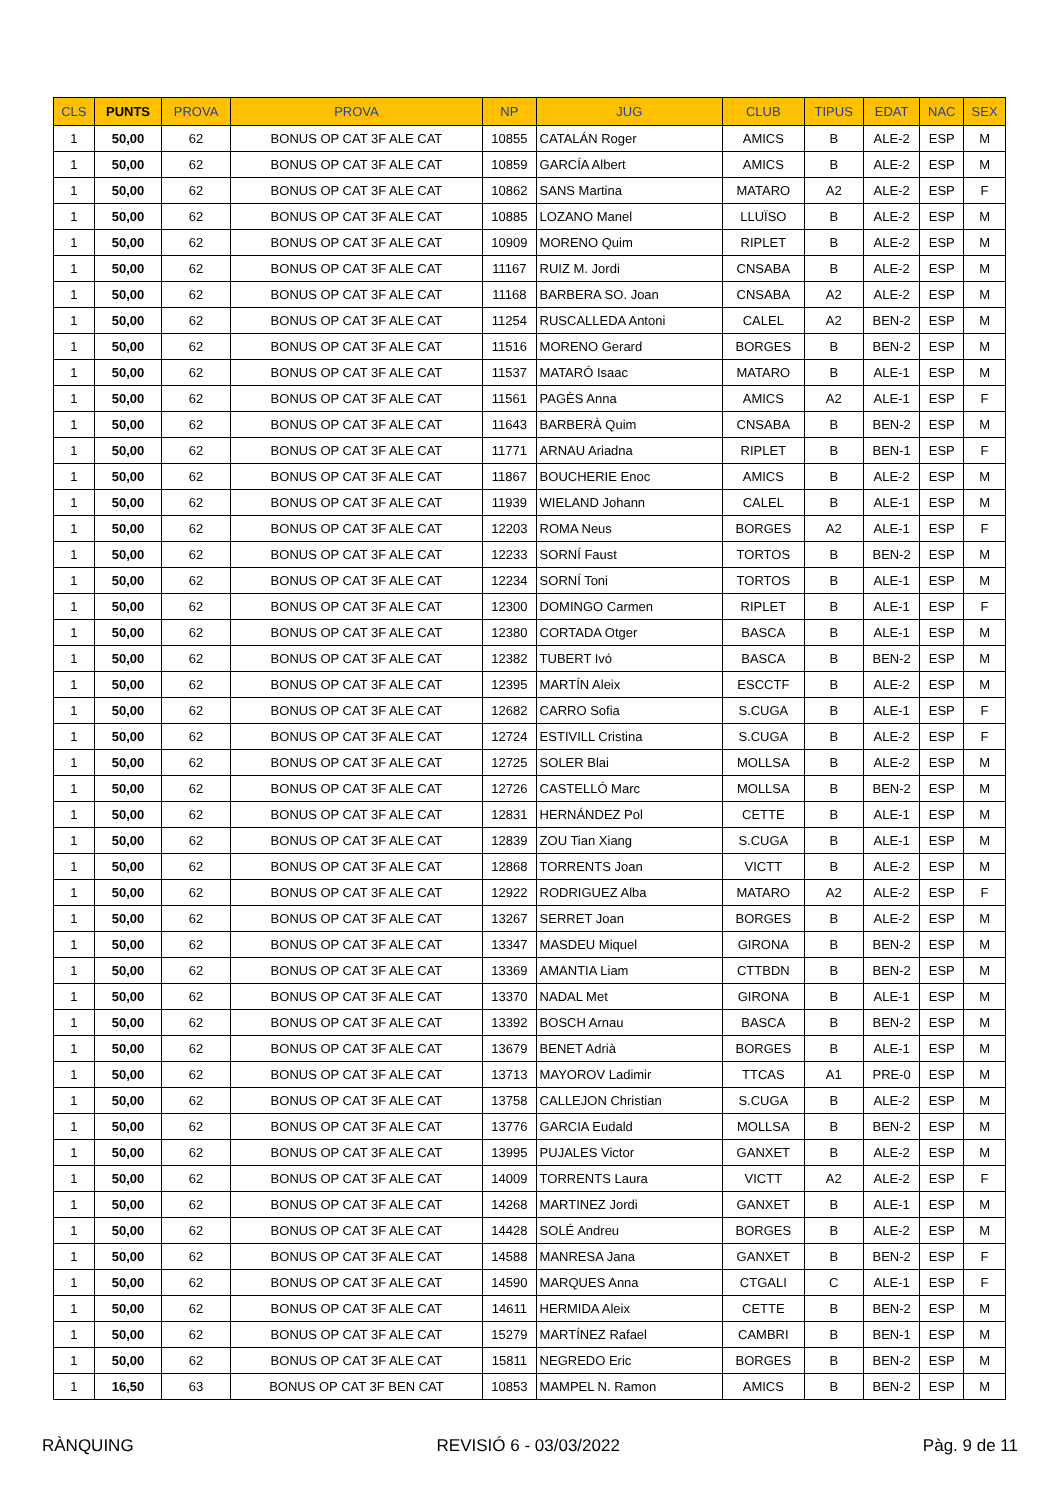| CLS | PUNTS | PROVA | PROVA | NP | JUG | CLUB | TIPUS | EDAT | NAC | SEX |
| --- | --- | --- | --- | --- | --- | --- | --- | --- | --- | --- |
| 1 | 50,00 | 62 | BONUS OP CAT 3F ALE CAT | 10855 | CATALÁN Roger | AMICS | B | ALE-2 | ESP | M |
| 1 | 50,00 | 62 | BONUS OP CAT 3F ALE CAT | 10859 | GARCÍA Albert | AMICS | B | ALE-2 | ESP | M |
| 1 | 50,00 | 62 | BONUS OP CAT 3F ALE CAT | 10862 | SANS Martina | MATARO | A2 | ALE-2 | ESP | F |
| 1 | 50,00 | 62 | BONUS OP CAT 3F ALE CAT | 10885 | LOZANO Manel | LLUÏSO | B | ALE-2 | ESP | M |
| 1 | 50,00 | 62 | BONUS OP CAT 3F ALE CAT | 10909 | MORENO Quim | RIPLET | B | ALE-2 | ESP | M |
| 1 | 50,00 | 62 | BONUS OP CAT 3F ALE CAT | 11167 | RUIZ M. Jordi | CNSABA | B | ALE-2 | ESP | M |
| 1 | 50,00 | 62 | BONUS OP CAT 3F ALE CAT | 11168 | BARBERA SO. Joan | CNSABA | A2 | ALE-2 | ESP | M |
| 1 | 50,00 | 62 | BONUS OP CAT 3F ALE CAT | 11254 | RUSCALLEDA Antoni | CALEL | A2 | BEN-2 | ESP | M |
| 1 | 50,00 | 62 | BONUS OP CAT 3F ALE CAT | 11516 | MORENO Gerard | BORGES | B | BEN-2 | ESP | M |
| 1 | 50,00 | 62 | BONUS OP CAT 3F ALE CAT | 11537 | MATARÓ Isaac | MATARO | B | ALE-1 | ESP | M |
| 1 | 50,00 | 62 | BONUS OP CAT 3F ALE CAT | 11561 | PAGÈS Anna | AMICS | A2 | ALE-1 | ESP | F |
| 1 | 50,00 | 62 | BONUS OP CAT 3F ALE CAT | 11643 | BARBERÀ Quim | CNSABA | B | BEN-2 | ESP | M |
| 1 | 50,00 | 62 | BONUS OP CAT 3F ALE CAT | 11771 | ARNAU Ariadna | RIPLET | B | BEN-1 | ESP | F |
| 1 | 50,00 | 62 | BONUS OP CAT 3F ALE CAT | 11867 | BOUCHERIE Enoc | AMICS | B | ALE-2 | ESP | M |
| 1 | 50,00 | 62 | BONUS OP CAT 3F ALE CAT | 11939 | WIELAND Johann | CALEL | B | ALE-1 | ESP | M |
| 1 | 50,00 | 62 | BONUS OP CAT 3F ALE CAT | 12203 | ROMA Neus | BORGES | A2 | ALE-1 | ESP | F |
| 1 | 50,00 | 62 | BONUS OP CAT 3F ALE CAT | 12233 | SORNÍ Faust | TORTOS | B | BEN-2 | ESP | M |
| 1 | 50,00 | 62 | BONUS OP CAT 3F ALE CAT | 12234 | SORNÍ Toni | TORTOS | B | ALE-1 | ESP | M |
| 1 | 50,00 | 62 | BONUS OP CAT 3F ALE CAT | 12300 | DOMINGO Carmen | RIPLET | B | ALE-1 | ESP | F |
| 1 | 50,00 | 62 | BONUS OP CAT 3F ALE CAT | 12380 | CORTADA Otger | BASCA | B | ALE-1 | ESP | M |
| 1 | 50,00 | 62 | BONUS OP CAT 3F ALE CAT | 12382 | TUBERT Ivó | BASCA | B | BEN-2 | ESP | M |
| 1 | 50,00 | 62 | BONUS OP CAT 3F ALE CAT | 12395 | MARTÍN Aleix | ESCCTF | B | ALE-2 | ESP | M |
| 1 | 50,00 | 62 | BONUS OP CAT 3F ALE CAT | 12682 | CARRO Sofia | S.CUGA | B | ALE-1 | ESP | F |
| 1 | 50,00 | 62 | BONUS OP CAT 3F ALE CAT | 12724 | ESTIVILL Cristina | S.CUGA | B | ALE-2 | ESP | F |
| 1 | 50,00 | 62 | BONUS OP CAT 3F ALE CAT | 12725 | SOLER Blai | MOLLSA | B | ALE-2 | ESP | M |
| 1 | 50,00 | 62 | BONUS OP CAT 3F ALE CAT | 12726 | CASTELLÓ Marc | MOLLSA | B | BEN-2 | ESP | M |
| 1 | 50,00 | 62 | BONUS OP CAT 3F ALE CAT | 12831 | HERNÁNDEZ Pol | CETTE | B | ALE-1 | ESP | M |
| 1 | 50,00 | 62 | BONUS OP CAT 3F ALE CAT | 12839 | ZOU Tian Xiang | S.CUGA | B | ALE-1 | ESP | M |
| 1 | 50,00 | 62 | BONUS OP CAT 3F ALE CAT | 12868 | TORRENTS Joan | VICTT | B | ALE-2 | ESP | M |
| 1 | 50,00 | 62 | BONUS OP CAT 3F ALE CAT | 12922 | RODRIGUEZ Alba | MATARO | A2 | ALE-2 | ESP | F |
| 1 | 50,00 | 62 | BONUS OP CAT 3F ALE CAT | 13267 | SERRET Joan | BORGES | B | ALE-2 | ESP | M |
| 1 | 50,00 | 62 | BONUS OP CAT 3F ALE CAT | 13347 | MASDEU Miquel | GIRONA | B | BEN-2 | ESP | M |
| 1 | 50,00 | 62 | BONUS OP CAT 3F ALE CAT | 13369 | AMANTIA Liam | CTTBDN | B | BEN-2 | ESP | M |
| 1 | 50,00 | 62 | BONUS OP CAT 3F ALE CAT | 13370 | NADAL Met | GIRONA | B | ALE-1 | ESP | M |
| 1 | 50,00 | 62 | BONUS OP CAT 3F ALE CAT | 13392 | BOSCH Arnau | BASCA | B | BEN-2 | ESP | M |
| 1 | 50,00 | 62 | BONUS OP CAT 3F ALE CAT | 13679 | BENET Adrià | BORGES | B | ALE-1 | ESP | M |
| 1 | 50,00 | 62 | BONUS OP CAT 3F ALE CAT | 13713 | MAYOROV Ladimir | TTCAS | A1 | PRE-0 | ESP | M |
| 1 | 50,00 | 62 | BONUS OP CAT 3F ALE CAT | 13758 | CALLEJON Christian | S.CUGA | B | ALE-2 | ESP | M |
| 1 | 50,00 | 62 | BONUS OP CAT 3F ALE CAT | 13776 | GARCIA Eudald | MOLLSA | B | BEN-2 | ESP | M |
| 1 | 50,00 | 62 | BONUS OP CAT 3F ALE CAT | 13995 | PUJALES Victor | GANXET | B | ALE-2 | ESP | M |
| 1 | 50,00 | 62 | BONUS OP CAT 3F ALE CAT | 14009 | TORRENTS Laura | VICTT | A2 | ALE-2 | ESP | F |
| 1 | 50,00 | 62 | BONUS OP CAT 3F ALE CAT | 14268 | MARTINEZ Jordi | GANXET | B | ALE-1 | ESP | M |
| 1 | 50,00 | 62 | BONUS OP CAT 3F ALE CAT | 14428 | SOLÉ Andreu | BORGES | B | ALE-2 | ESP | M |
| 1 | 50,00 | 62 | BONUS OP CAT 3F ALE CAT | 14588 | MANRESA Jana | GANXET | B | BEN-2 | ESP | F |
| 1 | 50,00 | 62 | BONUS OP CAT 3F ALE CAT | 14590 | MARQUES Anna | CTGALI | C | ALE-1 | ESP | F |
| 1 | 50,00 | 62 | BONUS OP CAT 3F ALE CAT | 14611 | HERMIDA Aleix | CETTE | B | BEN-2 | ESP | M |
| 1 | 50,00 | 62 | BONUS OP CAT 3F ALE CAT | 15279 | MARTÍNEZ Rafael | CAMBRI | B | BEN-1 | ESP | M |
| 1 | 50,00 | 62 | BONUS OP CAT 3F ALE CAT | 15811 | NEGREDO Eric | BORGES | B | BEN-2 | ESP | M |
| 1 | 16,50 | 63 | BONUS OP CAT 3F BEN CAT | 10853 | MAMPEL N. Ramon | AMICS | B | BEN-2 | ESP | M |
RÀNQUING REVISIÓ 6 - 03/03/2022 Pàg. 9 de 11